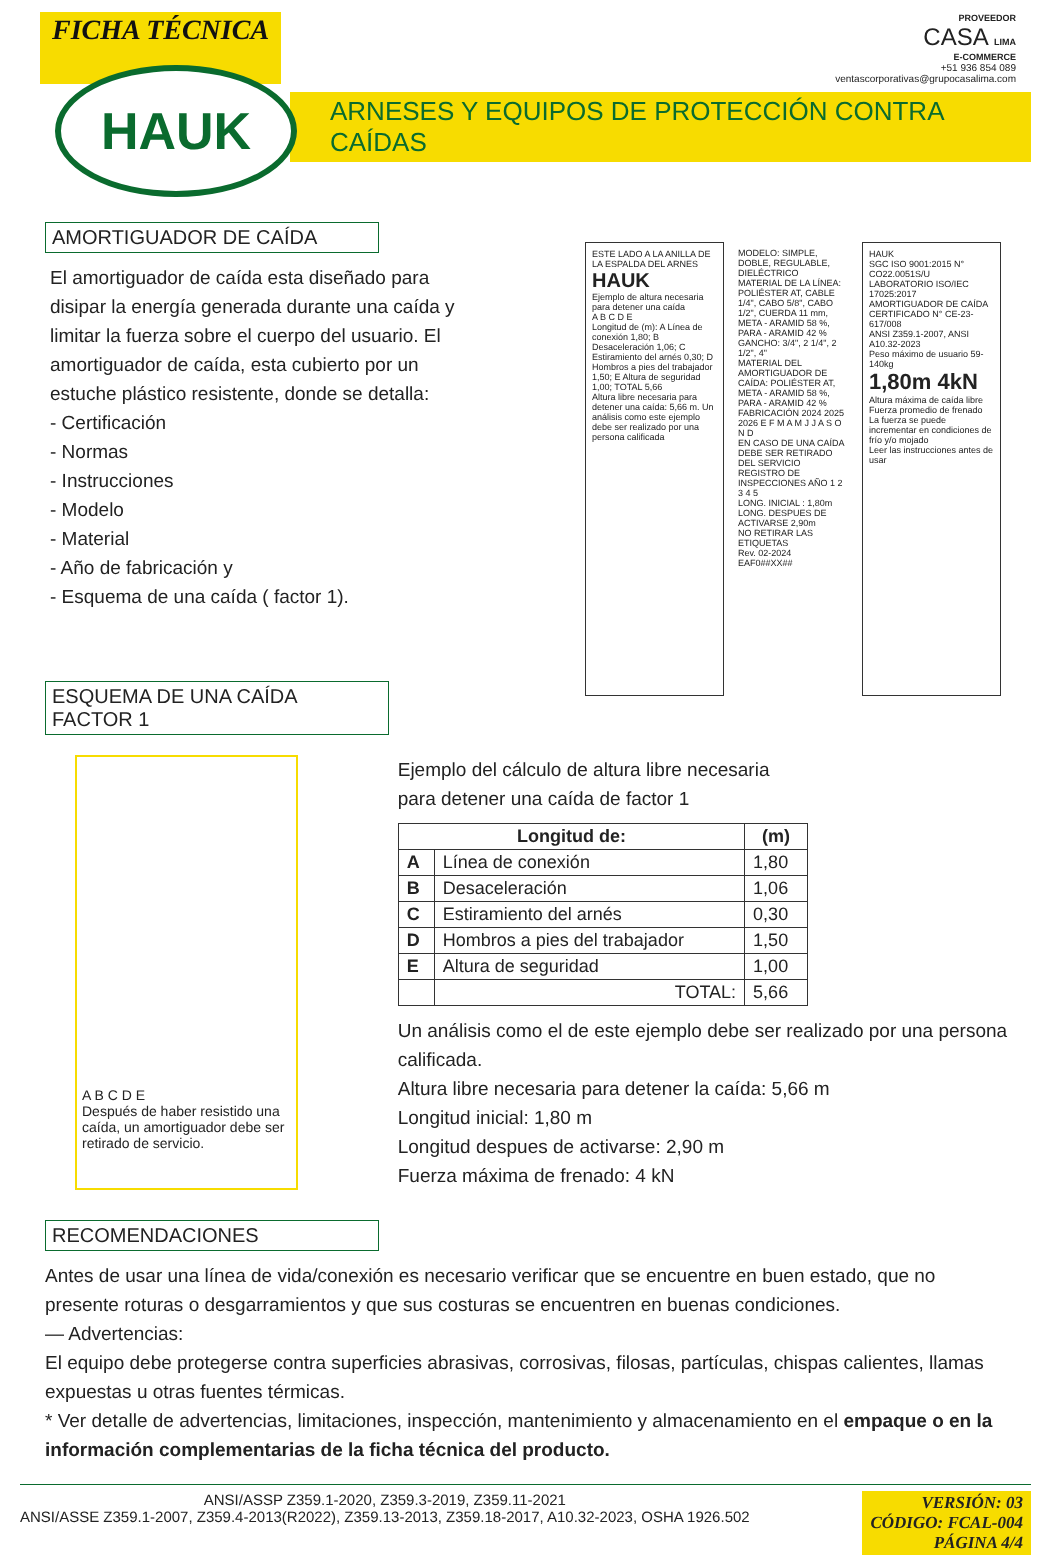FICHA TÉCNICA
PROVEEDOR
CASA LIMA
E-COMMERCE
+51 936 854 089
ventascorporativas@grupocasalima.com
HAUK
ARNESES Y EQUIPOS DE PROTECCIÓN CONTRA CAÍDAS
AMORTIGUADOR DE CAÍDA
El amortiguador de caída esta diseñado para disipar la energía generada durante una caída y limitar la fuerza sobre el cuerpo del usuario. El amortiguador de caída, esta cubierto por un estuche plástico resistente, donde se detalla:
- Certificación
- Normas
- Instrucciones
- Modelo
- Material
- Año de fabricación y
- Esquema de una caída ( factor 1).
ESTE LADO A LA ANILLA DE LA ESPALDA DEL ARNES
HAUK
Ejemplo de altura necesaria para detener una caída
A B C D E
Longitud de (m): A Línea de conexión 1,80; B Desaceleración 1,06; C Estiramiento del arnés 0,30; D Hombros a pies del trabajador 1,50; E Altura de seguridad 1,00; TOTAL 5,66
Altura libre necesaria para detener una caída: 5,66 m. Un análisis como este ejemplo debe ser realizado por una persona calificada
MODELO: SIMPLE, DOBLE, REGULABLE, DIELÉCTRICO
MATERIAL DE LA LÍNEA: POLIÉSTER AT, CABLE 1/4", CABO 5/8", CABO 1/2", CUERDA 11 mm, META - ARAMID 58 %, PARA - ARAMID 42 %
GANCHO: 3/4", 2 1/4", 2 1/2", 4"
MATERIAL DEL AMORTIGUADOR DE CAÍDA: POLIÉSTER AT, META - ARAMID 58 %, PARA - ARAMID 42 %
FABRICACIÓN 2024 2025 2026 E F M A M J J A S O N D
EN CASO DE UNA CAÍDA DEBE SER RETIRADO DEL SERVICIO
REGISTRO DE INSPECCIONES AÑO 1 2 3 4 5
LONG. INICIAL : 1,80m
LONG. DESPUES DE ACTIVARSE 2,90m
NO RETIRAR LAS ETIQUETAS
Rev. 02-2024 EAF0##XX##
HAUK
SGC ISO 9001:2015 N° CO22.0051S/U
LABORATORIO ISO/IEC 17025:2017
AMORTIGUADOR DE CAÍDA
CERTIFICADO N° CE-23-617/008
ANSI Z359.1-2007, ANSI A10.32-2023
Peso máximo de usuario 59-140kg
1,80m 4kN
Altura máxima de caída libre Fuerza promedio de frenado
La fuerza se puede incrementar en condiciones de frío y/o mojado
Leer las instrucciones antes de usar
ESQUEMA DE UNA CAÍDA FACTOR 1
A B C D E
Después de haber resistido una caída, un amortiguador debe ser retirado de servicio.
Ejemplo del cálculo de altura libre necesaria
para detener una caída de factor 1
| Longitud de: | | (m) |
| --- | --- | --- |
| A | Línea de conexión | 1,80 |
| B | Desaceleración | 1,06 |
| C | Estiramiento del arnés | 0,30 |
| D | Hombros a pies del trabajador | 1,50 |
| E | Altura de seguridad | 1,00 |
| | TOTAL: | 5,66 |
Un análisis como el de este ejemplo debe ser realizado por una persona calificada.
Altura libre necesaria para detener la caída: 5,66 m
Longitud inicial: 1,80 m
Longitud despues de activarse: 2,90 m
Fuerza máxima de frenado: 4 kN
RECOMENDACIONES
Antes de usar una línea de vida/conexión es necesario verificar que se encuentre en buen estado, que no presente roturas o desgarramientos y que sus costuras se encuentren en buenas condiciones.
— Advertencias:
El equipo debe protegerse contra superficies abrasivas, corrosivas, filosas, partículas, chispas calientes, llamas expuestas u otras fuentes térmicas.
* Ver detalle de advertencias, limitaciones, inspección, mantenimiento y almacenamiento en el empaque o en la información complementarias de la ficha técnica del producto.
ANSI/ASSP Z359.1-2020, Z359.3-2019, Z359.11-2021
ANSI/ASSE Z359.1-2007, Z359.4-2013(R2022), Z359.13-2013, Z359.18-2017, A10.32-2023, OSHA 1926.502
VERSIÓN: 03
CÓDIGO: FCAL-004
PÁGINA 4/4